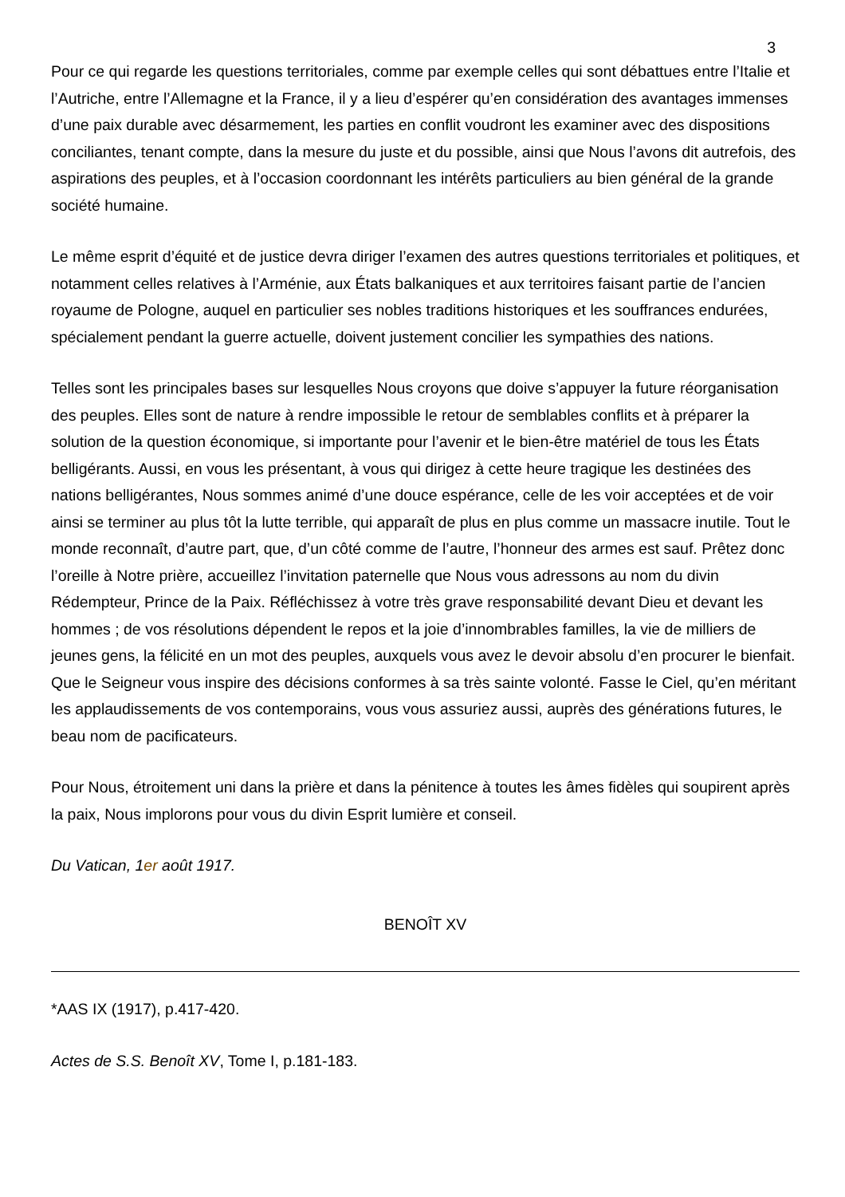3
Pour ce qui regarde les questions territoriales, comme par exemple celles qui sont débattues entre l’Italie et l’Autriche, entre l’Allemagne et la France, il y a lieu d’espérer qu’en considération des avantages immenses d’une paix durable avec désarmement, les parties en conflit voudront les examiner avec des dispositions conciliantes, tenant compte, dans la mesure du juste et du possible, ainsi que Nous l’avons dit autrefois, des aspirations des peuples, et à l’occasion coordonnant les intérêts particuliers au bien général de la grande société humaine.
Le même esprit d’équité et de justice devra diriger l’examen des autres questions territoriales et politiques, et notamment celles relatives à l’Arménie, aux États balkaniques et aux territoires faisant partie de l’ancien royaume de Pologne, auquel en particulier ses nobles traditions historiques et les souffrances endurées, spécialement pendant la guerre actuelle, doivent justement concilier les sympathies des nations.
Telles sont les principales bases sur lesquelles Nous croyons que doive s’appuyer la future réorganisation des peuples. Elles sont de nature à rendre impossible le retour de semblables conflits et à préparer la solution de la question économique, si importante pour l’avenir et le bien-être matériel de tous les États belligérants. Aussi, en vous les présentant, à vous qui dirigez à cette heure tragique les destinées des nations belligérantes, Nous sommes animé d’une douce espérance, celle de les voir acceptées et de voir ainsi se terminer au plus tôt la lutte terrible, qui apparaît de plus en plus comme un massacre inutile. Tout le monde reconnaît, d’autre part, que, d’un côté comme de l’autre, l’honneur des armes est sauf. Prêtez donc l’oreille à Notre prière, accueillez l’invitation paternelle que Nous vous adressons au nom du divin Rédempteur, Prince de la Paix. Réfléchissez à votre très grave responsabilité devant Dieu et devant les hommes ; de vos résolutions dépendent le repos et la joie d’innombrables familles, la vie de milliers de jeunes gens, la félicité en un mot des peuples, auxquels vous avez le devoir absolu d’en procurer le bienfait. Que le Seigneur vous inspire des décisions conformes à sa très sainte volonté. Fasse le Ciel, qu’en méritant les applaudissements de vos contemporains, vous vous assuriez aussi, auprès des générations futures, le beau nom de pacificateurs.
Pour Nous, étroitement uni dans la prière et dans la pénitence à toutes les âmes fidèles qui soupirent après la paix, Nous implorons pour vous du divin Esprit lumière et conseil.
Du Vatican, 1er août 1917.
BENOÎT XV
*AAS IX (1917), p.417-420.
Actes de S.S. Benoît XV, Tome I, p.181-183.